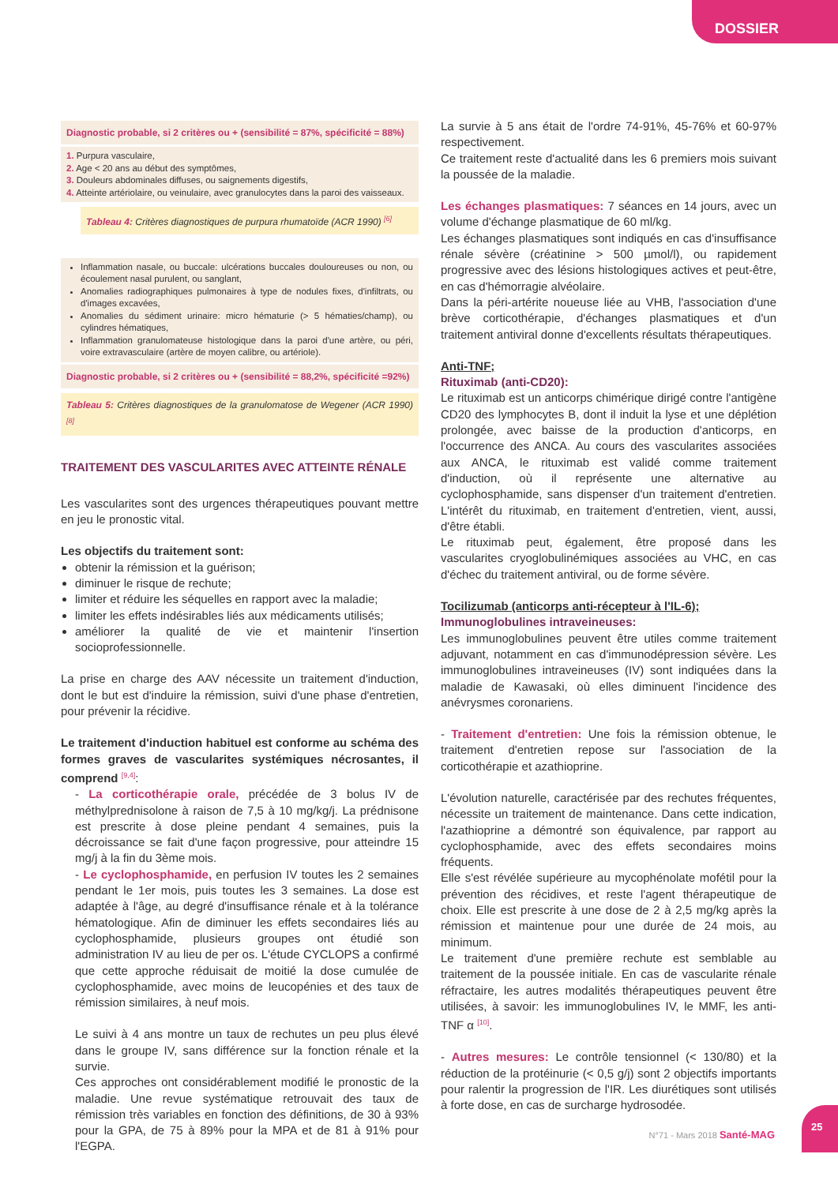DOSSIER
Diagnostic probable, si 2 critères ou + (sensibilité = 87%, spécificité = 88%)
1. Purpura vasculaire,
2. Age < 20 ans au début des symptômes,
3. Douleurs abdominales diffuses, ou saignements digestifs,
4. Atteinte artériolaire, ou veinulaire, avec granulocytes dans la paroi des vaisseaux.
Tableau 4: Critères diagnostiques de purpura rhumatoïde (ACR 1990) <sup>[6]</sup>
Inflammation nasale, ou buccale: ulcérations buccales douloureuses ou non, ou écoulement nasal purulent, ou sanglant,
Anomalies radiographiques pulmonaires à type de nodules fixes, d'infiltrats, ou d'images excavées,
Anomalies du sédiment urinaire: micro hématurie (> 5 hématies/champ), ou cylindres hématiques,
Inflammation granulomateuse histologique dans la paroi d'une artère, ou péri, voire extravasculaire (artère de moyen calibre, ou artériole).
Diagnostic probable, si 2 critères ou + (sensibilité = 88,2%, spécificité =92%)
Tableau 5: Critères diagnostiques de la granulomatose de Wegener (ACR 1990) <sup>[8]</sup>
TRAITEMENT DES VASCULARITES AVEC ATTEINTE RÉNALE
Les vascularites sont des urgences thérapeutiques pouvant mettre en jeu le pronostic vital.
Les objectifs du traitement sont:
obtenir la rémission et la guérison;
diminuer le risque de rechute;
limiter et réduire les séquelles en rapport avec la maladie;
limiter les effets indésirables liés aux médicaments utilisés;
améliorer la qualité de vie et maintenir l'insertion socioprofessionnelle.
La prise en charge des AAV nécessite un traitement d'induction, dont le but est d'induire la rémission, suivi d'une phase d'entretien, pour prévenir la récidive.
Le traitement d'induction habituel est conforme au schéma des formes graves de vascularites systémiques nécrosantes, il comprend <sup>[9,4]</sup>:
- La corticothérapie orale, précédée de 3 bolus IV de méthylprednisolone à raison de 7,5 à 10 mg/kg/j. La prédnisone est prescrite à dose pleine pendant 4 semaines, puis la décroissance se fait d'une façon progressive, pour atteindre 15 mg/j à la fin du 3ème mois.
- Le cyclophosphamide, en perfusion IV toutes les 2 semaines pendant le 1er mois, puis toutes les 3 semaines. La dose est adaptée à l'âge, au degré d'insuffisance rénale et à la tolérance hématologique. Afin de diminuer les effets secondaires liés au cyclophosphamide, plusieurs groupes ont étudié son administration IV au lieu de per os. L'étude CYCLOPS a confirmé que cette approche réduisait de moitié la dose cumulée de cyclophosphamide, avec moins de leucopénies et des taux de rémission similaires, à neuf mois.
Le suivi à 4 ans montre un taux de rechutes un peu plus élevé dans le groupe IV, sans différence sur la fonction rénale et la survie.
Ces approches ont considérablement modifié le pronostic de la maladie. Une revue systématique retrouvait des taux de rémission très variables en fonction des définitions, de 30 à 93% pour la GPA, de 75 à 89% pour la MPA et de 81 à 91% pour l'EGPA.
La survie à 5 ans était de l'ordre 74-91%, 45-76% et 60-97% respectivement.
Ce traitement reste d'actualité dans les 6 premiers mois suivant la poussée de la maladie.
Les échanges plasmatiques: 7 séances en 14 jours, avec un volume d'échange plasmatique de 60 ml/kg.
Les échanges plasmatiques sont indiqués en cas d'insuffisance rénale sévère (créatinine > 500 µmol/l), ou rapidement progressive avec des lésions histologiques actives et peut-être, en cas d'hémorragie alvéolaire.
Dans la péri-artérite noueuse liée au VHB, l'association d'une brève corticothérapie, d'échanges plasmatiques et d'un traitement antiviral donne d'excellents résultats thérapeutiques.
Anti-TNF;
Rituximab (anti-CD20):
Le rituximab est un anticorps chimérique dirigé contre l'antigène CD20 des lymphocytes B, dont il induit la lyse et une déplétion prolongée, avec baisse de la production d'anticorps, en l'occurrence des ANCA. Au cours des vascularites associées aux ANCA, le rituximab est validé comme traitement d'induction, où il représente une alternative au cyclophosphamide, sans dispenser d'un traitement d'entretien. L'intérêt du rituximab, en traitement d'entretien, vient, aussi, d'être établi.
Le rituximab peut, également, être proposé dans les vascularites cryoglobulinémiques associées au VHC, en cas d'échec du traitement antiviral, ou de forme sévère.
Tocilizumab (anticorps anti-récepteur à l'IL-6);
Immunoglobulines intraveineuses:
Les immunoglobulines peuvent être utiles comme traitement adjuvant, notamment en cas d'immunodépression sévère. Les immunoglobulines intraveineuses (IV) sont indiquées dans la maladie de Kawasaki, où elles diminuent l'incidence des anévrysmes coronariens.
- Traitement d'entretien: Une fois la rémission obtenue, le traitement d'entretien repose sur l'association de la corticothérapie et azathioprine.
L'évolution naturelle, caractérisée par des rechutes fréquentes, nécessite un traitement de maintenance. Dans cette indication, l'azathioprine a démontré son équivalence, par rapport au cyclophosphamide, avec des effets secondaires moins fréquents.
Elle s'est révélée supérieure au mycophénolate mofétil pour la prévention des récidives, et reste l'agent thérapeutique de choix. Elle est prescrite à une dose de 2 à 2,5 mg/kg après la rémission et maintenue pour une durée de 24 mois, au minimum.
Le traitement d'une première rechute est semblable au traitement de la poussée initiale. En cas de vascularite rénale réfractaire, les autres modalités thérapeutiques peuvent être utilisées, à savoir: les immunoglobulines IV, le MMF, les anti-TNF α <sup>[10]</sup>.
- Autres mesures: Le contrôle tensionnel (< 130/80) et la réduction de la protéinurie (< 0,5 g/j) sont 2 objectifs importants pour ralentir la progression de l'IR. Les diurétiques sont utilisés à forte dose, en cas de surcharge hydrosodée.
N°71 - Mars 2018 Santé-MAG
25